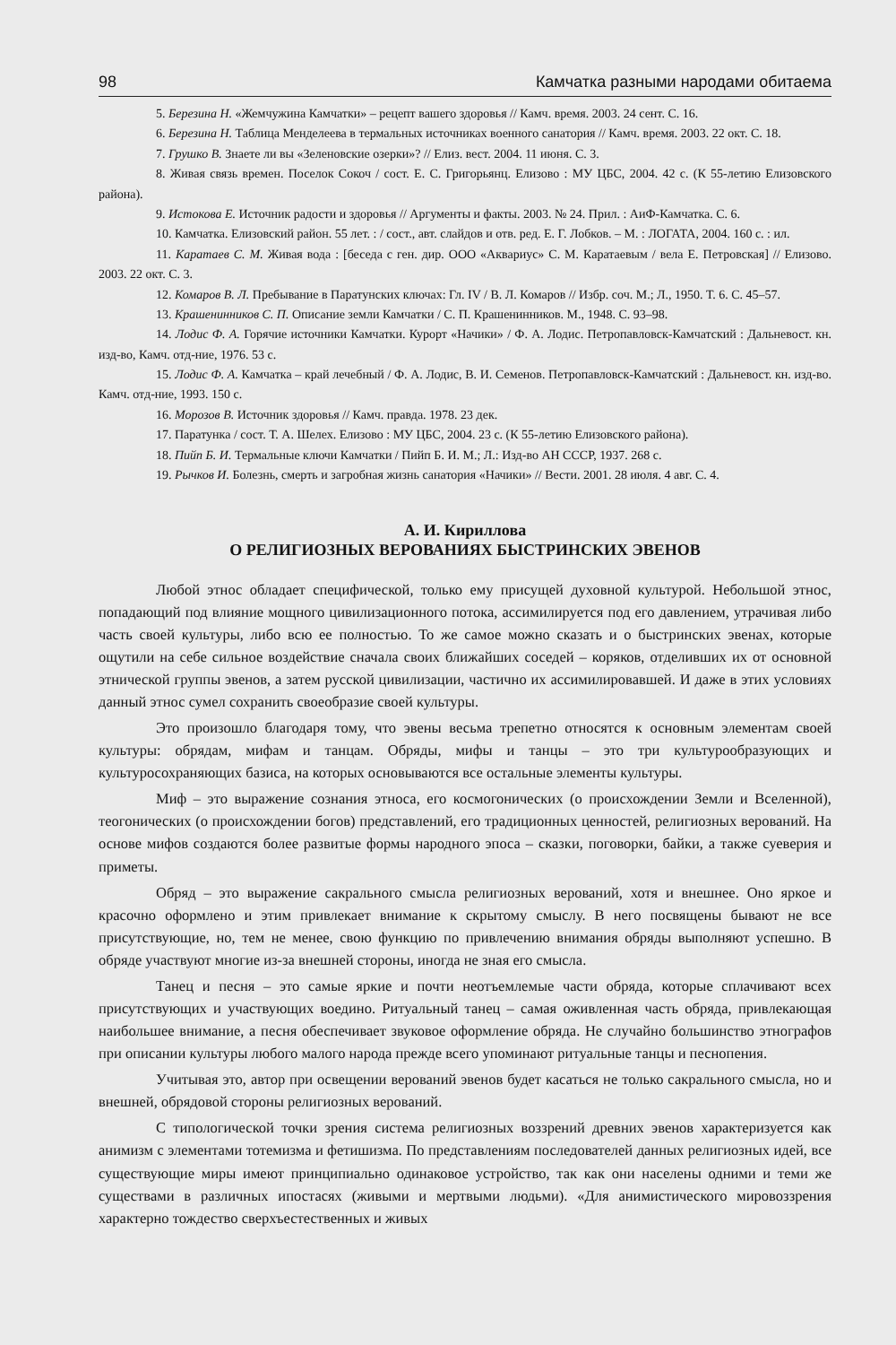98 Камчатка разными народами обитаема
5. Березина Н. «Жемчужина Камчатки» – рецепт вашего здоровья // Камч. время. 2003. 24 сент. С. 16.
6. Березина Н. Таблица Менделеева в термальных источниках военного санатория // Камч. время. 2003. 22 окт. С. 18.
7. Грушко В. Знаете ли вы «Зеленовские озерки»? // Елиз. вест. 2004. 11 июня. С. 3.
8. Живая связь времен. Поселок Сокоч / сост. Е. С. Григорьянц. Елизово : МУ ЦБС, 2004. 42 с. (К 55-летию Елизовского района).
9. Истокова Е. Источник радости и здоровья // Аргументы и факты. 2003. № 24. Прил. : АиФ-Камчатка. С. 6.
10. Камчатка. Елизовский район. 55 лет. : / сост., авт. слайдов и отв. ред. Е. Г. Лобков. – М. : ЛОГАТА, 2004. 160 с. : ил.
11. Каратаев С. М. Живая вода : [беседа с ген. дир. ООО «Аквариус» С. М. Каратаевым / вела Е. Петровская] // Елизово. 2003. 22 окт. С. 3.
12. Комаров В. Л. Пребывание в Паратунских ключах: Гл. IV / В. Л. Комаров // Избр. соч. М.; Л., 1950. Т. 6. С. 45–57.
13. Крашенинников С. П. Описание земли Камчатки / С. П. Крашенинников. М., 1948. С. 93–98.
14. Лодис Ф. А. Горячие источники Камчатки. Курорт «Начики» / Ф. А. Лодис. Петропавловск-Камчатский : Дальневост. кн. изд-во, Камч. отд-ние, 1976. 53 с.
15. Лодис Ф. А. Камчатка – край лечебный / Ф. А. Лодис, В. И. Семенов. Петропавловск-Камчатский : Дальневост. кн. изд-во. Камч. отд-ние, 1993. 150 с.
16. Морозов В. Источник здоровья // Камч. правда. 1978. 23 дек.
17. Паратунка / сост. Т. А. Шелех. Елизово : МУ ЦБС, 2004. 23 с. (К 55-летию Елизовского района).
18. Пийп Б. И. Термальные ключи Камчатки / Пийп Б. И. М.; Л.: Изд-во АН СССР, 1937. 268 с.
19. Рычков И. Болезнь, смерть и загробная жизнь санатория «Начики» // Вести. 2001. 28 июля. 4 авг. С. 4.
А. И. Кириллова
О РЕЛИГИОЗНЫХ ВЕРОВАНИЯХ БЫСТРИНСКИХ ЭВЕНОВ
Любой этнос обладает специфической, только ему присущей духовной культурой. Небольшой этнос, попадающий под влияние мощного цивилизационного потока, ассимилируется под его давлением, утрачивая либо часть своей культуры, либо всю ее полностью. То же самое можно сказать и о быстринских эвенах, которые ощутили на себе сильное воздействие сначала своих ближайших соседей – коряков, отделивших их от основной этнической группы эвенов, а затем русской цивилизации, частично их ассимилировавшей. И даже в этих условиях данный этнос сумел сохранить своеобразие своей культуры.
Это произошло благодаря тому, что эвены весьма трепетно относятся к основным элементам своей культуры: обрядам, мифам и танцам. Обряды, мифы и танцы – это три культурообразующих и культуросохраняющих базиса, на которых основываются все остальные элементы культуры.
Миф – это выражение сознания этноса, его космогонических (о происхождении Земли и Вселенной), теогонических (о происхождении богов) представлений, его традиционных ценностей, религиозных верований. На основе мифов создаются более развитые формы народного эпоса – сказки, поговорки, байки, а также суеверия и приметы.
Обряд – это выражение сакрального смысла религиозных верований, хотя и внешнее. Оно яркое и красочно оформлено и этим привлекает внимание к скрытому смыслу. В него посвящены бывают не все присутствующие, но, тем не менее, свою функцию по привлечению внимания обряды выполняют успешно. В обряде участвуют многие из-за внешней стороны, иногда не зная его смысла.
Танец и песня – это самые яркие и почти неотъемлемые части обряда, которые сплачивают всех присутствующих и участвующих воедино. Ритуальный танец – самая оживленная часть обряда, привлекающая наибольшее внимание, а песня обеспечивает звуковое оформление обряда. Не случайно большинство этнографов при описании культуры любого малого народа прежде всего упоминают ритуальные танцы и песнопения.
Учитывая это, автор при освещении верований эвенов будет касаться не только сакрального смысла, но и внешней, обрядовой стороны религиозных верований.
С типологической точки зрения система религиозных воззрений древних эвенов характеризуется как анимизм с элементами тотемизма и фетишизма. По представлениям последователей данных религиозных идей, все существующие миры имеют принципиально одинаковое устройство, так как они населены одними и теми же существами в различных ипостасях (живыми и мертвыми людьми). «Для анимистического мировоззрения характерно тождество сверхъестественных и живых